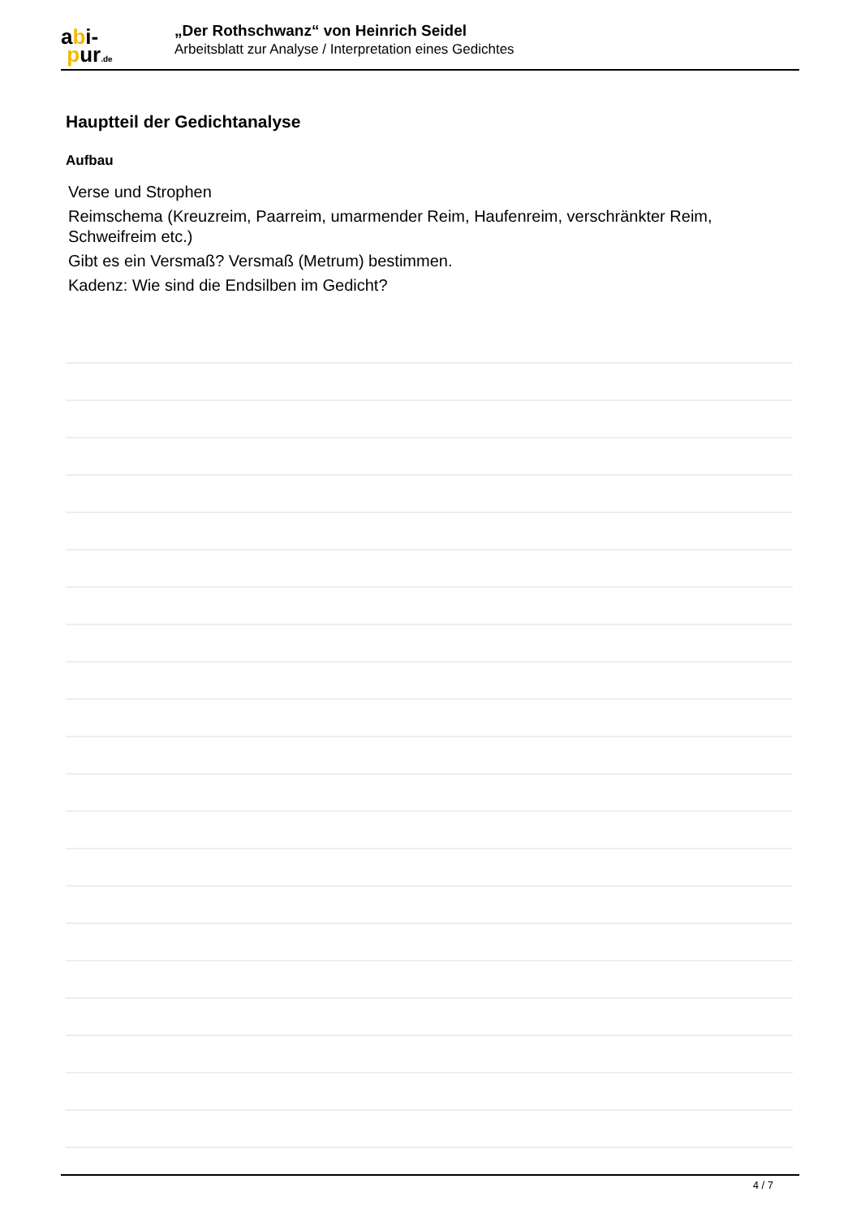abi-
pur.de
„Der Rothschwanz“ von Heinrich Seidel
Arbeitsblatt zur Analyse / Interpretation eines Gedichtes
Hauptteil der Gedichtanalyse
Aufbau
Verse und Strophen
Reimschema (Kreuzreim, Paarreim, umarmender Reim, Haufenreim, verschränkter Reim, Schweifreim etc.)
Gibt es ein Versmaß? Versmaß (Metrum) bestimmen.
Kadenz: Wie sind die Endsilben im Gedicht?
4 / 7